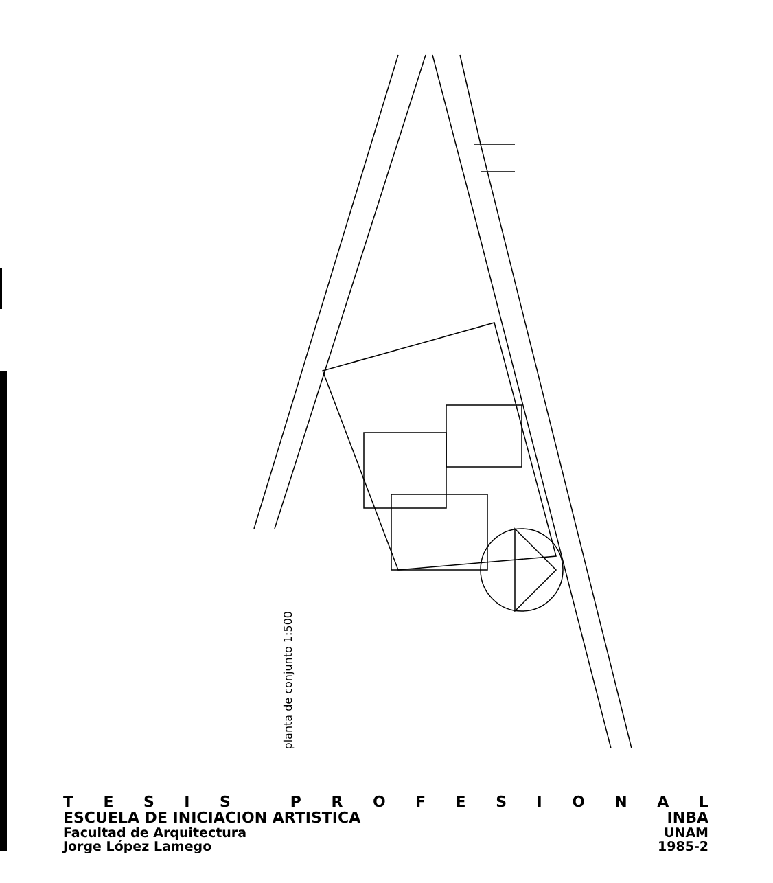planta de conjunto 1:500
TESIS PROFESIONAL
ESCUELA DE INICIACION ARTISTICA INBA
Facultad de Arquitectura UNAM
Jorge López Lamego 1985-2